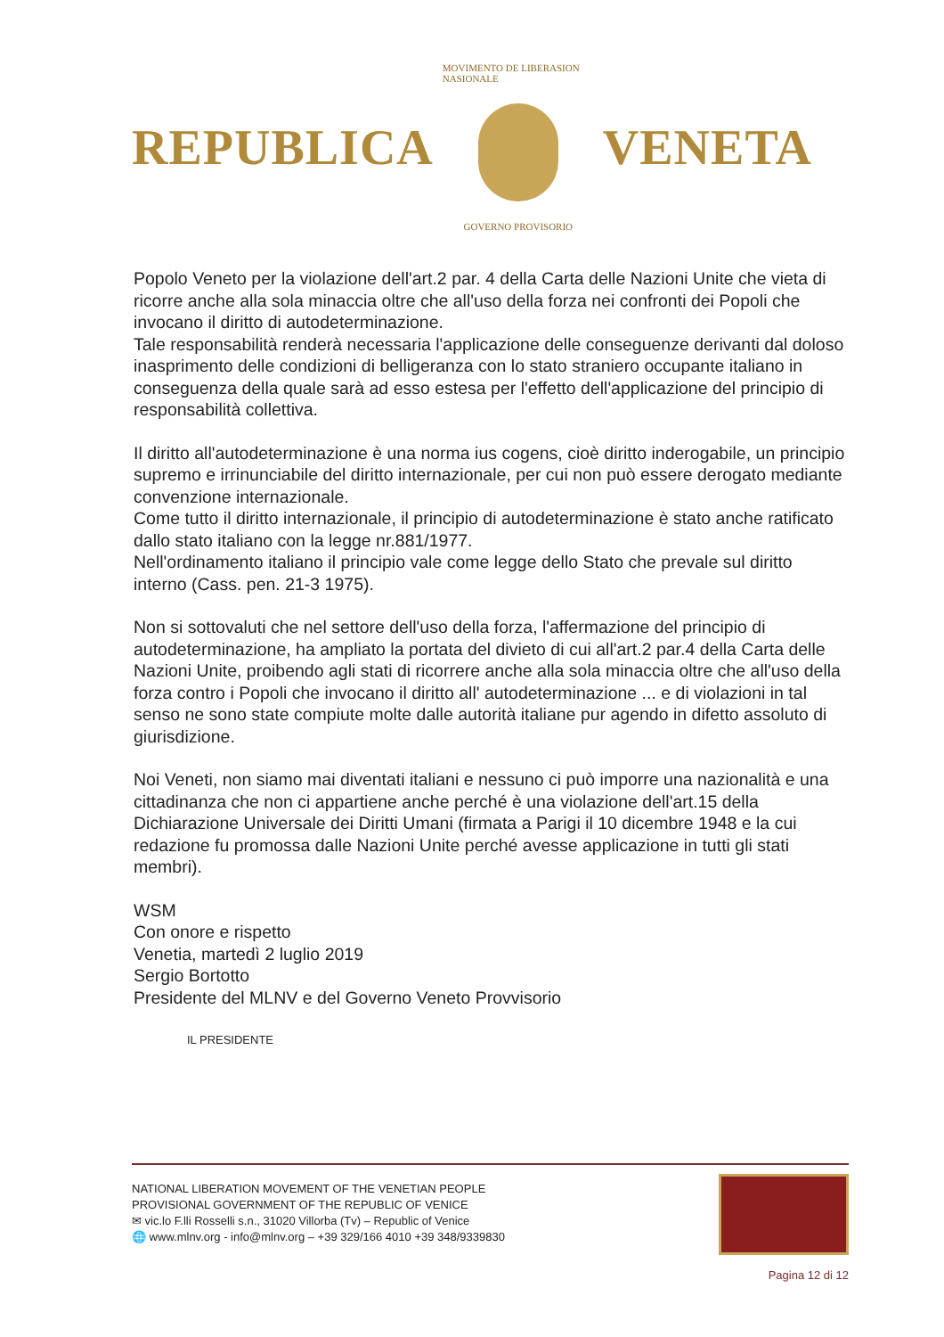REPUBLICA
MOVIMENTO DE LIBERASION NASIONALE
GOVERNO PROVISORIO
VENETA
Popolo Veneto per la violazione dell'art.2 par. 4 della Carta delle Nazioni Unite che vieta di ricorre anche alla sola minaccia oltre che all'uso della forza nei confronti dei Popoli che invocano il diritto di autodeterminazione.
Tale responsabilità renderà necessaria l'applicazione delle conseguenze derivanti dal doloso inasprimento delle condizioni di belligeranza con lo stato straniero occupante italiano in conseguenza della quale sarà ad esso estesa per l'effetto dell'applicazione del principio di responsabilità collettiva.
Il diritto all'autodeterminazione è una norma ius cogens, cioè diritto inderogabile, un principio supremo e irrinunciabile del diritto internazionale, per cui non può essere derogato mediante convenzione internazionale.
Come tutto il diritto internazionale, il principio di autodeterminazione è stato anche ratificato dallo stato italiano con la legge nr.881/1977.
Nell'ordinamento italiano il principio vale come legge dello Stato che prevale sul diritto interno (Cass. pen. 21-3 1975).
Non si sottovaluti che nel settore dell'uso della forza, l'affermazione del principio di autodeterminazione, ha ampliato la portata del divieto di cui all'art.2 par.4 della Carta delle Nazioni Unite, proibendo agli stati di ricorrere anche alla sola minaccia oltre che all'uso della forza contro i Popoli che invocano il diritto all' autodeterminazione ... e di violazioni in tal senso ne sono state compiute molte dalle autorità italiane pur agendo in difetto assoluto di giurisdizione.
Noi Veneti, non siamo mai diventati italiani e nessuno ci può imporre una nazionalità e una cittadinanza che non ci appartiene anche perché è una violazione dell'art.15 della Dichiarazione Universale dei Diritti Umani (firmata a Parigi il 10 dicembre 1948 e la cui redazione fu promossa dalle Nazioni Unite perché avesse applicazione in tutti gli stati membri).
WSM
Con onore e rispetto
Venetia, martedì 2 luglio 2019
Sergio Bortotto
Presidente del MLNV e del Governo Veneto Provvisorio
IL PRESIDENTE
NATIONAL LIBERATION MOVEMENT OF THE VENETIAN PEOPLE
PROVISIONAL GOVERNMENT OF THE REPUBLIC OF VENICE
✉ vic.lo F.lli Rosselli s.n., 31020 Villorba (Tv) – Republic of Venice
🌐 www.mlnv.org - info@mlnv.org – +39 329/166 4010 +39 348/9339830
Pagina 12 di 12